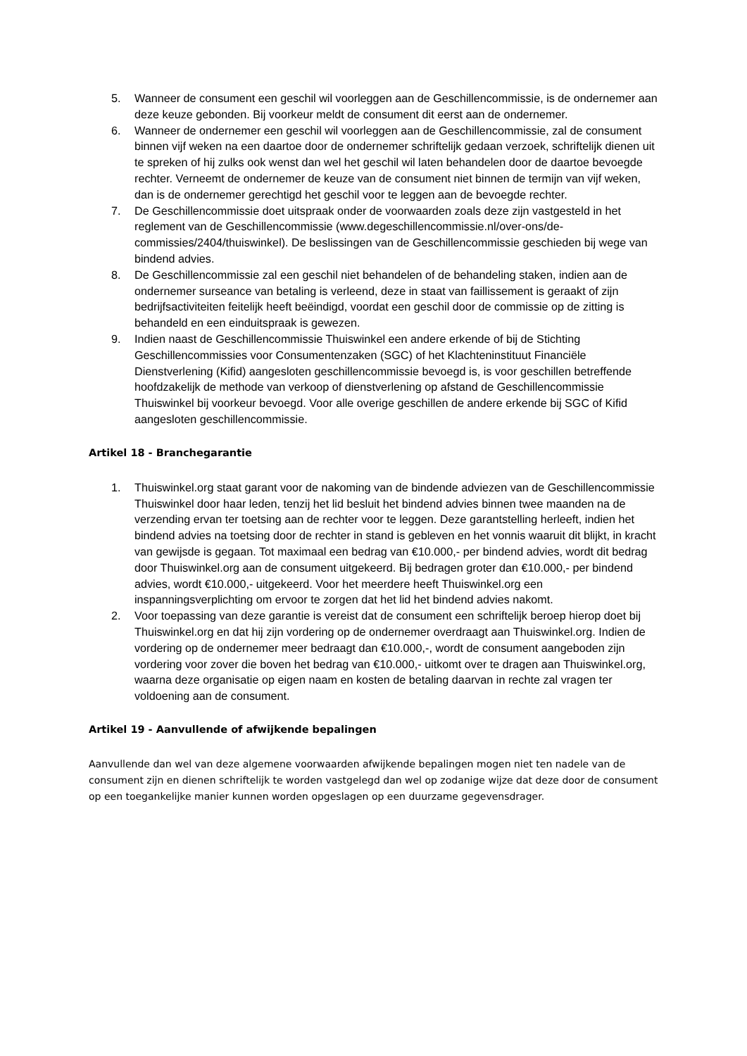5. Wanneer de consument een geschil wil voorleggen aan de Geschillencommissie, is de ondernemer aan deze keuze gebonden. Bij voorkeur meldt de consument dit eerst aan de ondernemer.
6. Wanneer de ondernemer een geschil wil voorleggen aan de Geschillencommissie, zal de consument binnen vijf weken na een daartoe door de ondernemer schriftelijk gedaan verzoek, schriftelijk dienen uit te spreken of hij zulks ook wenst dan wel het geschil wil laten behandelen door de daartoe bevoegde rechter. Verneemt de ondernemer de keuze van de consument niet binnen de termijn van vijf weken, dan is de ondernemer gerechtigd het geschil voor te leggen aan de bevoegde rechter.
7. De Geschillencommissie doet uitspraak onder de voorwaarden zoals deze zijn vastgesteld in het reglement van de Geschillencommissie (www.degeschillencommissie.nl/over-ons/de-commissies/2404/thuiswinkel). De beslissingen van de Geschillencommissie geschieden bij wege van bindend advies.
8. De Geschillencommissie zal een geschil niet behandelen of de behandeling staken, indien aan de ondernemer surseance van betaling is verleend, deze in staat van faillissement is geraakt of zijn bedrijfsactiviteiten feitelijk heeft beëindigd, voordat een geschil door de commissie op de zitting is behandeld en een einduitspraak is gewezen.
9. Indien naast de Geschillencommissie Thuiswinkel een andere erkende of bij de Stichting Geschillencommissies voor Consumentenzaken (SGC) of het Klachteninstituut Financiële Dienstverlening (Kifid) aangesloten geschillencommissie bevoegd is, is voor geschillen betreffende hoofdzakelijk de methode van verkoop of dienstverlening op afstand de Geschillencommissie Thuiswinkel bij voorkeur bevoegd. Voor alle overige geschillen de andere erkende bij SGC of Kifid aangesloten geschillencommissie.
Artikel 18 - Branchegarantie
1. Thuiswinkel.org staat garant voor de nakoming van de bindende adviezen van de Geschillencommissie Thuiswinkel door haar leden, tenzij het lid besluit het bindend advies binnen twee maanden na de verzending ervan ter toetsing aan de rechter voor te leggen. Deze garantstelling herleeft, indien het bindend advies na toetsing door de rechter in stand is gebleven en het vonnis waaruit dit blijkt, in kracht van gewijsde is gegaan. Tot maximaal een bedrag van €10.000,- per bindend advies, wordt dit bedrag door Thuiswinkel.org aan de consument uitgekeerd. Bij bedragen groter dan €10.000,- per bindend advies, wordt €10.000,- uitgekeerd. Voor het meerdere heeft Thuiswinkel.org een inspanningsverplichting om ervoor te zorgen dat het lid het bindend advies nakomt.
2. Voor toepassing van deze garantie is vereist dat de consument een schriftelijk beroep hierop doet bij Thuiswinkel.org en dat hij zijn vordering op de ondernemer overdraagt aan Thuiswinkel.org. Indien de vordering op de ondernemer meer bedraagt dan €10.000,-, wordt de consument aangeboden zijn vordering voor zover die boven het bedrag van €10.000,- uitkomt over te dragen aan Thuiswinkel.org, waarna deze organisatie op eigen naam en kosten de betaling daarvan in rechte zal vragen ter voldoening aan de consument.
Artikel 19 - Aanvullende of afwijkende bepalingen
Aanvullende dan wel van deze algemene voorwaarden afwijkende bepalingen mogen niet ten nadele van de consument zijn en dienen schriftelijk te worden vastgelegd dan wel op zodanige wijze dat deze door de consument op een toegankelijke manier kunnen worden opgeslagen op een duurzame gegevensdrager.